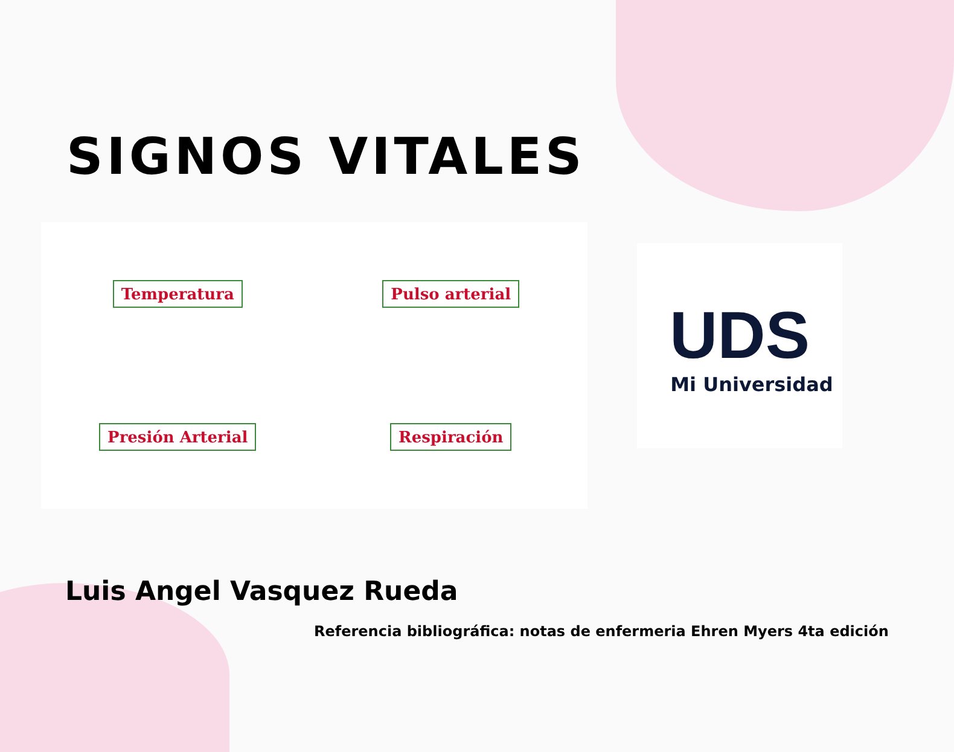SIGNOS VITALES
Temperatura
Pulso arterial
Presión Arterial
Respiración
UDS
Mi Universidad
Luis Angel Vasquez Rueda
Referencia bibliográfica: notas de enfermeria Ehren Myers 4ta edición